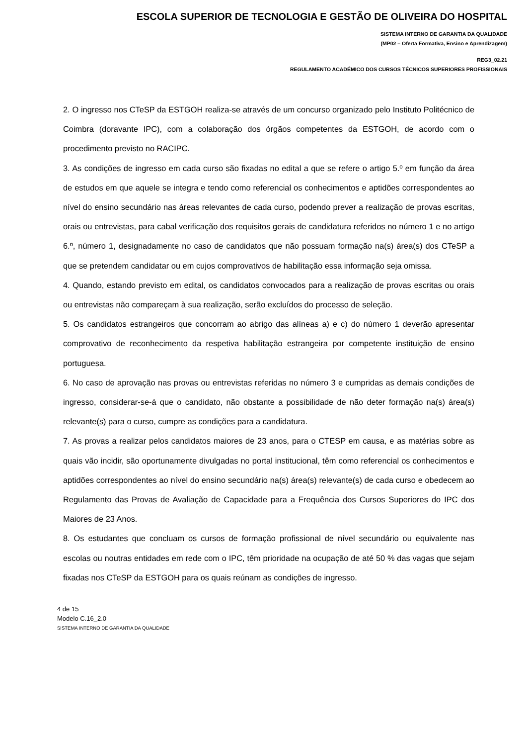ESCOLA SUPERIOR DE TECNOLOGIA E GESTÃO DE OLIVEIRA DO HOSPITAL
SISTEMA INTERNO DE GARANTIA DA QUALIDADE
(MP02 – Oferta Formativa, Ensino e Aprendizagem)
REG3_02.21
REGULAMENTO ACADÉMICO DOS CURSOS TÉCNICOS SUPERIORES PROFISSIONAIS
2. O ingresso nos CTeSP da ESTGOH realiza-se através de um concurso organizado pelo Instituto Politécnico de Coimbra (doravante IPC), com a colaboração dos órgãos competentes da ESTGOH, de acordo com o procedimento previsto no RACIPC.
3. As condições de ingresso em cada curso são fixadas no edital a que se refere o artigo 5.º em função da área de estudos em que aquele se integra e tendo como referencial os conhecimentos e aptidões correspondentes ao nível do ensino secundário nas áreas relevantes de cada curso, podendo prever a realização de provas escritas, orais ou entrevistas, para cabal verificação dos requisitos gerais de candidatura referidos no número 1 e no artigo 6.º, número 1, designadamente no caso de candidatos que não possuam formação na(s) área(s) dos CTeSP a que se pretendem candidatar ou em cujos comprovativos de habilitação essa informação seja omissa.
4. Quando, estando previsto em edital, os candidatos convocados para a realização de provas escritas ou orais ou entrevistas não compareçam à sua realização, serão excluídos do processo de seleção.
5. Os candidatos estrangeiros que concorram ao abrigo das alíneas a) e c) do número 1 deverão apresentar comprovativo de reconhecimento da respetiva habilitação estrangeira por competente instituição de ensino portuguesa.
6. No caso de aprovação nas provas ou entrevistas referidas no número 3 e cumpridas as demais condições de ingresso, considerar-se-á que o candidato, não obstante a possibilidade de não deter formação na(s) área(s) relevante(s) para o curso, cumpre as condições para a candidatura.
7. As provas a realizar pelos candidatos maiores de 23 anos, para o CTESP em causa, e as matérias sobre as quais vão incidir, são oportunamente divulgadas no portal institucional, têm como referencial os conhecimentos e aptidões correspondentes ao nível do ensino secundário na(s) área(s) relevante(s) de cada curso e obedecem ao Regulamento das Provas de Avaliação de Capacidade para a Frequência dos Cursos Superiores do IPC dos Maiores de 23 Anos.
8. Os estudantes que concluam os cursos de formação profissional de nível secundário ou equivalente nas escolas ou noutras entidades em rede com o IPC, têm prioridade na ocupação de até 50 % das vagas que sejam fixadas nos CTeSP da ESTGOH para os quais reúnam as condições de ingresso.
4 de 15
Modelo C.16_2.0
SISTEMA INTERNO DE GARANTIA DA QUALIDADE